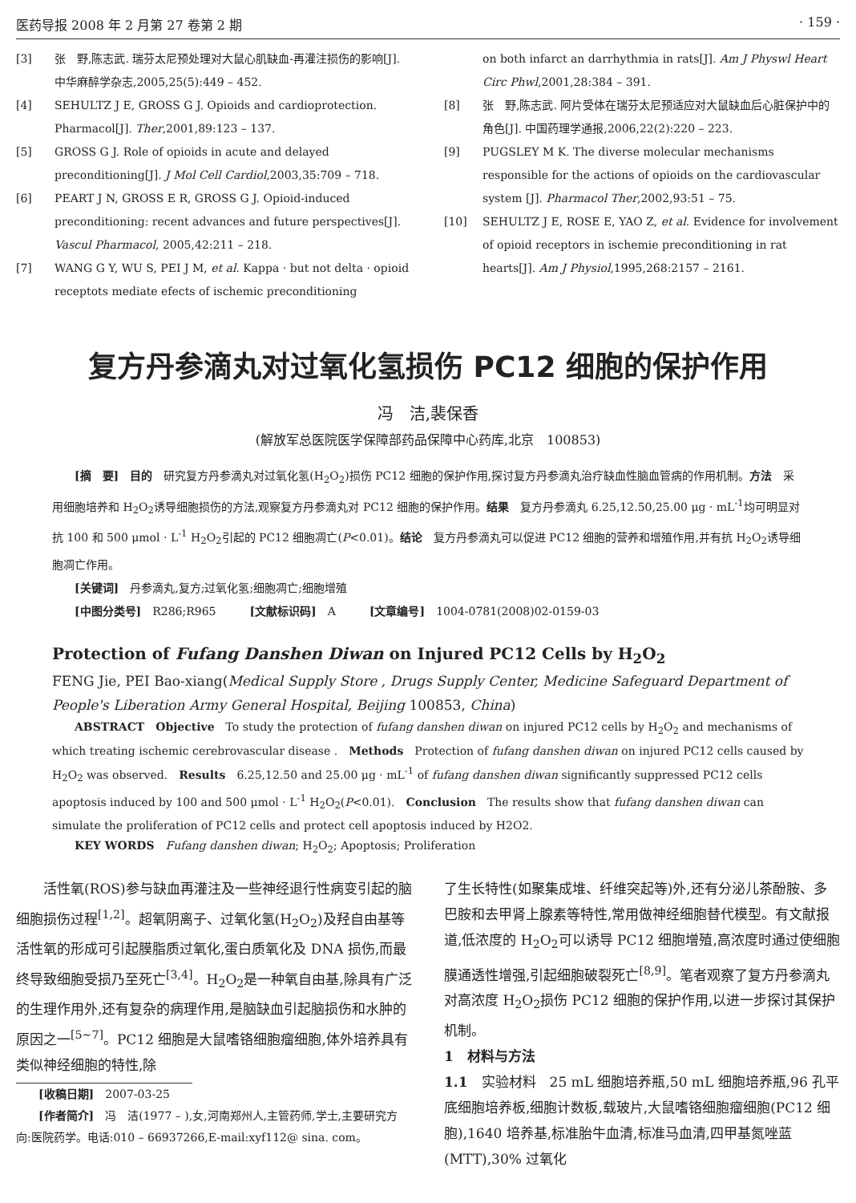医药导报 2008 年 2 月第 27 卷第 2 期 · 159 ·
[3] 张　野,陈志武. 瑞芬太尼预处理对大鼠心肌缺血-再灌注损伤的影响[J]. 中华麻醉学杂志,2005,25(5):449 – 452.
[4] SEHULTZ J E, GROSS G J. Opioids and cardioprotection. Pharmacol[J]. Ther,2001,89:123 – 137.
[5] GROSS G J. Role of opioids in acute and delayed preconditioning[J]. J Mol Cell Cardiol,2003,35:709 – 718.
[6] PEART J N, GROSS E R, GROSS G J. Opioid-induced preconditioning: recent advances and future perspectives[J]. Vascul Pharmacol, 2005,42:211 – 218.
[7] WANG G Y, WU S, PEI J M, et al. Kappa · but not delta · opioid receptots mediate efects of ischemic preconditioning
on both infarct an darrhythmia in rats[J]. Am J Physwl Heart Circ Phwl,2001,28:384 – 391.
[8] 张　野,陈志武. 阿片受体在瑞芬太尼预适应对大鼠缺血后心脏保护中的角色[J]. 中国药理学通报,2006,22(2):220 – 223.
[9] PUGSLEY M K. The diverse molecular mechanisms responsible for the actions of opioids on the cardiovascular system [J]. Pharmacol Ther,2002,93:51 – 75.
[10] SEHULTZ J E, ROSE E, YAO Z, et al. Evidence for involvement of opioid receptors in ischemie preconditioning in rat hearts[J]. Am J Physiol,1995,268:2157 – 2161.
复方丹参滴丸对过氧化氢损伤 PC12 细胞的保护作用
冯　洁,裴保香
(解放军总医院医学保障部药品保障中心药库,北京　100853)
[摘　要]　目的　研究复方丹参滴丸对过氧化氢(H<sub>2</sub>O<sub>2</sub>)损伤 PC12 细胞的保护作用,探讨复方丹参滴丸治疗缺血性脑血管病的作用机制。方法　采用细胞培养和 H<sub>2</sub>O<sub>2</sub>诱导细胞损伤的方法,观察复方丹参滴丸对 PC12 细胞的保护作用。结果　复方丹参滴丸 6.25,12.50,25.00 μg · mL<sup>-1</sup>均可明显对抗 100 和 500 μmol · L<sup>-1</sup> H<sub>2</sub>O<sub>2</sub>引起的 PC12 细胞凋亡(P<0.01)。结论　复方丹参滴丸可以促进 PC12 细胞的营养和增殖作用,并有抗 H<sub>2</sub>O<sub>2</sub>诱导细胞凋亡作用。
[关键词]　丹参滴丸,复方;过氧化氢;细胞凋亡;细胞增殖
[中图分类号]　R286;R965　　　[文献标识码]　A　　　[文章编号]　1004-0781(2008)02-0159-03
Protection of Fufang Danshen Diwan on Injured PC12 Cells by H<sub>2</sub>O<sub>2</sub>
FENG Jie, PEI Bao-xiang(Medical Supply Store , Drugs Supply Center, Medicine Safeguard Department of People's Liberation Army General Hospital, Beijing 100853, China)
ABSTRACT　Objective　To study the protection of fufang danshen diwan on injured PC12 cells by H<sub>2</sub>O<sub>2</sub> and mechanisms of which treating ischemic cerebrovascular disease .　Methods　Protection of fufang danshen diwan on injured PC12 cells caused by H<sub>2</sub>O<sub>2</sub> was observed.　Results　6.25,12.50 and 25.00 μg · mL<sup>-1</sup> of fufang danshen diwan significantly suppressed PC12 cells apoptosis induced by 100 and 500 μmol · L<sup>-1</sup> H<sub>2</sub>O<sub>2</sub>(P<0.01).　Conclusion　The results show that fufang danshen diwan can simulate the proliferation of PC12 cells and protect cell apoptosis induced by H2O2.
KEY WORDS　Fufang danshen diwan; H<sub>2</sub>O<sub>2</sub>; Apoptosis; Proliferation
活性氧(ROS)参与缺血再灌注及一些神经退行性病变引起的脑细胞损伤过程<sup>[1,2]</sup>。超氧阴离子、过氧化氢(H<sub>2</sub>O<sub>2</sub>)及羟自由基等活性氧的形成可引起膜脂质过氧化,蛋白质氧化及 DNA 损伤,而最终导致细胞受损乃至死亡<sup>[3,4]</sup>。H<sub>2</sub>O<sub>2</sub>是一种氧自由基,除具有广泛的生理作用外,还有复杂的病理作用,是脑缺血引起脑损伤和水肿的原因之一<sup>[5~7]</sup>。PC12 细胞是大鼠嗜铬细胞瘤细胞,体外培养具有类似神经细胞的特性,除
[收稿日期]　2007-03-25
[作者简介]　冯　洁(1977 – ),女,河南郑州人,主管药师,学士,主要研究方向:医院药学。电话:010 – 66937266,E-mail:xyf112@ sina. com。
了生长特性(如聚集成堆、纤维突起等)外,还有分泌儿茶酚胺、多巴胺和去甲肾上腺素等特性,常用做神经细胞替代模型。有文献报道,低浓度的 H<sub>2</sub>O<sub>2</sub>可以诱导 PC12 细胞增殖,高浓度时通过使细胞膜通透性增强,引起细胞破裂死亡<sup>[8,9]</sup>。笔者观察了复方丹参滴丸对高浓度 H<sub>2</sub>O<sub>2</sub>损伤 PC12 细胞的保护作用,以进一步探讨其保护机制。
1　材料与方法
1.1　实验材料　25 mL 细胞培养瓶,50 mL 细胞培养瓶,96 孔平底细胞培养板,细胞计数板,载玻片,大鼠嗜铬细胞瘤细胞(PC12 细胞),1640 培养基,标准胎牛血清,标准马血清,四甲基氮唑蓝(MTT),30% 过氧化